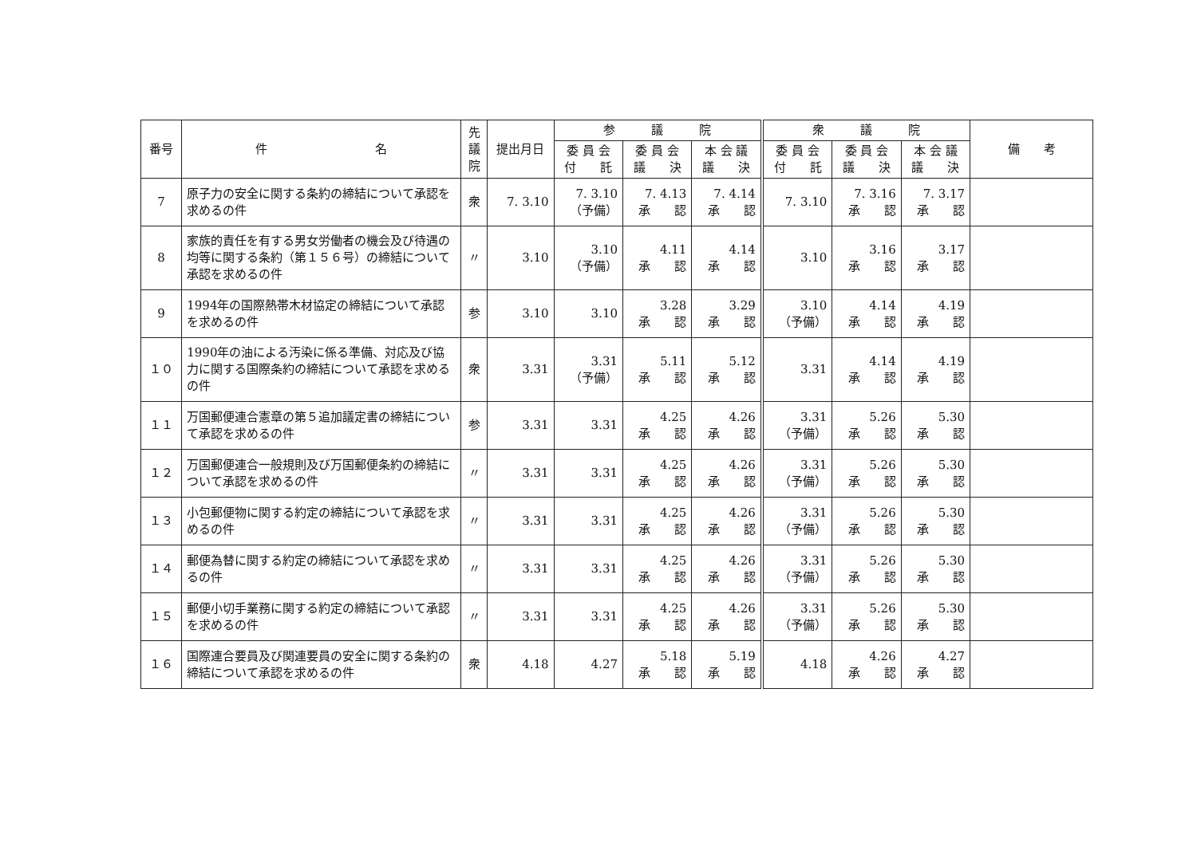| 番号 | 件 名 | 先 議 院 | 提出月日 | 参 議 院 | | | 衆 議 院 | | | 備 考 |
| --- | --- | --- | --- | --- | --- | --- | --- | --- | --- | --- |
| | | | | 委 員 会 付 託 | 委 員 会 議 決 | 本 会 議 議 決 | 委 員 会 付 託 | 委 員 会 議 決 | 本 会 議 議 決 | |
| 7 | 原子力の安全に関する条約の締結について承認を求めるの件 | 衆 | 7. 3.10 | 7. 3.10 （予備） | 7. 4.13 承 認 | 7. 4.14 承 認 | 7. 3.10 | 7. 3.16 承 認 | 7. 3.17 承 認 | |
| 8 | 家族的責任を有する男女労働者の機会及び待遇の均等に関する条約（第１５６号）の締結について承認を求めるの件 | 〃 | 3.10 | 3.10 （予備） | 4.11 承 認 | 4.14 承 認 | 3.10 | 3.16 承 認 | 3.17 承 認 | |
| 9 | 1994年の国際熱帯木材協定の締結について承認を求めるの件 | 参 | 3.10 | 3.10 | 3.28 承 認 | 3.29 承 認 | 3.10 （予備） | 4.14 承 認 | 4.19 承 認 | |
| １０ | 1990年の油による汚染に係る準備、対応及び協力に関する国際条約の締結について承認を求めるの件 | 衆 | 3.31 | 3.31 （予備） | 5.11 承 認 | 5.12 承 認 | 3.31 | 4.14 承 認 | 4.19 承 認 | |
| １１ | 万国郵便連合憲章の第５追加議定書の締結について承認を求めるの件 | 参 | 3.31 | 3.31 | 4.25 承 認 | 4.26 承 認 | 3.31 （予備） | 5.26 承 認 | 5.30 承 認 | |
| １２ | 万国郵便連合一般規則及び万国郵便条約の締結について承認を求めるの件 | 〃 | 3.31 | 3.31 | 4.25 承 認 | 4.26 承 認 | 3.31 （予備） | 5.26 承 認 | 5.30 承 認 | |
| １３ | 小包郵便物に関する約定の締結について承認を求めるの件 | 〃 | 3.31 | 3.31 | 4.25 承 認 | 4.26 承 認 | 3.31 （予備） | 5.26 承 認 | 5.30 承 認 | |
| １４ | 郵便為替に関する約定の締結について承認を求めるの件 | 〃 | 3.31 | 3.31 | 4.25 承 認 | 4.26 承 認 | 3.31 （予備） | 5.26 承 認 | 5.30 承 認 | |
| １５ | 郵便小切手業務に関する約定の締結について承認を求めるの件 | 〃 | 3.31 | 3.31 | 4.25 承 認 | 4.26 承 認 | 3.31 （予備） | 5.26 承 認 | 5.30 承 認 | |
| １６ | 国際連合要員及び関連要員の安全に関する条約の締結について承認を求めるの件 | 衆 | 4.18 | 4.27 | 5.18 承 認 | 5.19 承 認 | 4.18 | 4.26 承 認 | 4.27 承 認 | |